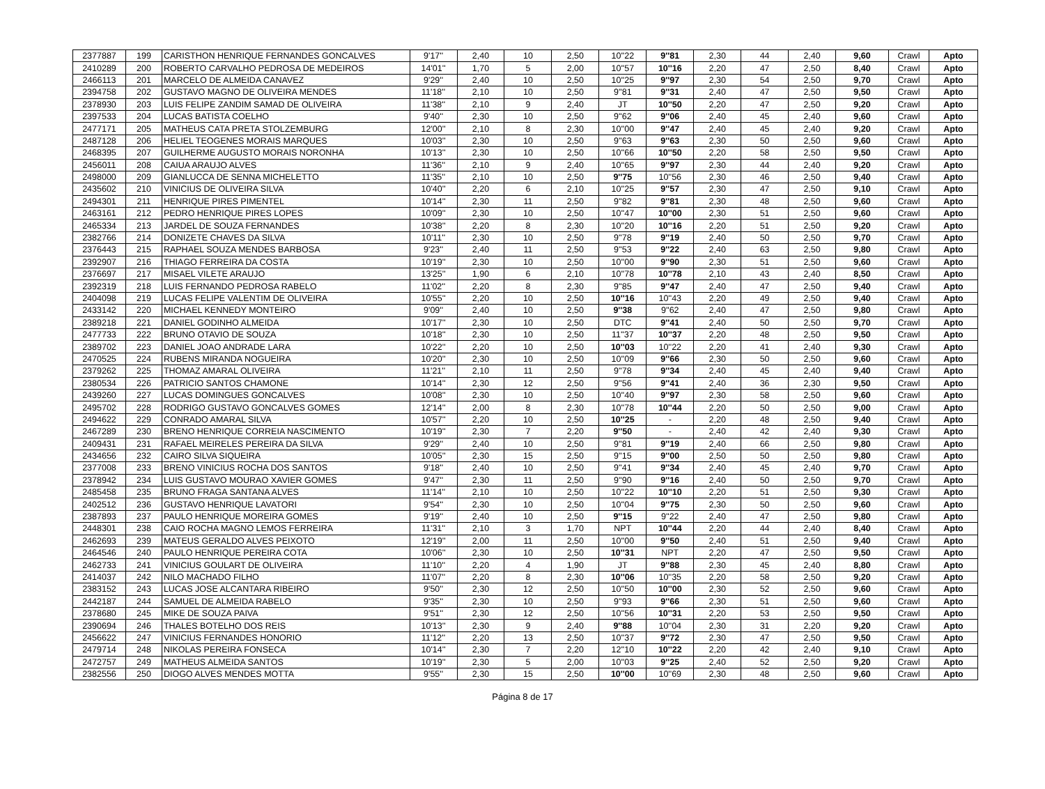| 2377887 | 199 | CARISTHON HENRIQUE FERNANDES GONCALVES | 9'17'' | 2,40 | 10 | 2,50 | 10''22 | 9''81 | 2,30 | 44 | 2,40 | 9,60 | Crawl | Apto |
| 2410289 | 200 | ROBERTO CARVALHO PEDROSA DE MEDEIROS | 14'01'' | 1,70 | 5 | 2,00 | 10''57 | 10''16 | 2,20 | 47 | 2,50 | 8,40 | Crawl | Apto |
| 2466113 | 201 | MARCELO DE ALMEIDA CANAVEZ | 9'29'' | 2,40 | 10 | 2,50 | 10''25 | 9''97 | 2,30 | 54 | 2,50 | 9,70 | Crawl | Apto |
| 2394758 | 202 | GUSTAVO MAGNO DE OLIVEIRA MENDES | 11'18'' | 2,10 | 10 | 2,50 | 9''81 | 9''31 | 2,40 | 47 | 2,50 | 9,50 | Crawl | Apto |
| 2378930 | 203 | LUIS FELIPE ZANDIM SAMAD DE OLIVEIRA | 11'38'' | 2,10 | 9 | 2,40 | JT | 10''50 | 2,20 | 47 | 2,50 | 9,20 | Crawl | Apto |
| 2397533 | 204 | LUCAS BATISTA COELHO | 9'40'' | 2,30 | 10 | 2,50 | 9''62 | 9''06 | 2,40 | 45 | 2,40 | 9,60 | Crawl | Apto |
| 2477171 | 205 | MATHEUS CATA PRETA STOLZEMBURG | 12'00'' | 2,10 | 8 | 2,30 | 10''00 | 9''47 | 2,40 | 45 | 2,40 | 9,20 | Crawl | Apto |
| 2487128 | 206 | HELIEL TEOGENES MORAIS MARQUES | 10'03'' | 2,30 | 10 | 2,50 | 9''63 | 9''63 | 2,30 | 50 | 2,50 | 9,60 | Crawl | Apto |
| 2468395 | 207 | GUILHERME AUGUSTO MORAIS NORONHA | 10'13'' | 2,30 | 10 | 2,50 | 10''66 | 10''50 | 2,20 | 58 | 2,50 | 9,50 | Crawl | Apto |
| 2456011 | 208 | CAIUA ARAUJO ALVES | 11'36'' | 2,10 | 9 | 2,40 | 10''65 | 9''97 | 2,30 | 44 | 2,40 | 9,20 | Crawl | Apto |
| 2498000 | 209 | GIANLUCCA DE SENNA MICHELETTO | 11'35'' | 2,10 | 10 | 2,50 | 9''75 | 10''56 | 2,30 | 46 | 2,50 | 9,40 | Crawl | Apto |
| 2435602 | 210 | VINICIUS DE OLIVEIRA SILVA | 10'40'' | 2,20 | 6 | 2,10 | 10''25 | 9''57 | 2,30 | 47 | 2,50 | 9,10 | Crawl | Apto |
| 2494301 | 211 | HENRIQUE PIRES PIMENTEL | 10'14'' | 2,30 | 11 | 2,50 | 9''82 | 9''81 | 2,30 | 48 | 2,50 | 9,60 | Crawl | Apto |
| 2463161 | 212 | PEDRO HENRIQUE PIRES LOPES | 10'09'' | 2,30 | 10 | 2,50 | 10''47 | 10''00 | 2,30 | 51 | 2,50 | 9,60 | Crawl | Apto |
| 2465334 | 213 | JARDEL DE SOUZA FERNANDES | 10'38'' | 2,20 | 8 | 2,30 | 10''20 | 10''16 | 2,20 | 51 | 2,50 | 9,20 | Crawl | Apto |
| 2382766 | 214 | DONIZETE CHAVES DA SILVA | 10'11'' | 2,30 | 10 | 2,50 | 9''78 | 9''19 | 2,40 | 50 | 2,50 | 9,70 | Crawl | Apto |
| 2376443 | 215 | RAPHAEL SOUZA MENDES BARBOSA | 9'23'' | 2,40 | 11 | 2,50 | 9''53 | 9''22 | 2,40 | 63 | 2,50 | 9,80 | Crawl | Apto |
| 2392907 | 216 | THIAGO FERREIRA DA COSTA | 10'19'' | 2,30 | 10 | 2,50 | 10''00 | 9''90 | 2,30 | 51 | 2,50 | 9,60 | Crawl | Apto |
| 2376697 | 217 | MISAEL VILETE ARAUJO | 13'25'' | 1,90 | 6 | 2,10 | 10''78 | 10''78 | 2,10 | 43 | 2,40 | 8,50 | Crawl | Apto |
| 2392319 | 218 | LUIS FERNANDO PEDROSA RABELO | 11'02'' | 2,20 | 8 | 2,30 | 9''85 | 9''47 | 2,40 | 47 | 2,50 | 9,40 | Crawl | Apto |
| 2404098 | 219 | LUCAS FELIPE VALENTIM DE OLIVEIRA | 10'55'' | 2,20 | 10 | 2,50 | 10''16 | 10''43 | 2,20 | 49 | 2,50 | 9,40 | Crawl | Apto |
| 2433142 | 220 | MICHAEL KENNEDY MONTEIRO | 9'09'' | 2,40 | 10 | 2,50 | 9''38 | 9''62 | 2,40 | 47 | 2,50 | 9,80 | Crawl | Apto |
| 2389218 | 221 | DANIEL GODINHO ALMEIDA | 10'17'' | 2,30 | 10 | 2,50 | DTC | 9''41 | 2,40 | 50 | 2,50 | 9,70 | Crawl | Apto |
| 2477733 | 222 | BRUNO OTAVIO DE SOUZA | 10'18'' | 2,30 | 10 | 2,50 | 11''37 | 10''37 | 2,20 | 48 | 2,50 | 9,50 | Crawl | Apto |
| 2389702 | 223 | DANIEL JOAO ANDRADE LARA | 10'22'' | 2,20 | 10 | 2,50 | 10''03 | 10''22 | 2,20 | 41 | 2,40 | 9,30 | Crawl | Apto |
| 2470525 | 224 | RUBENS MIRANDA NOGUEIRA | 10'20'' | 2,30 | 10 | 2,50 | 10''09 | 9''66 | 2,30 | 50 | 2,50 | 9,60 | Crawl | Apto |
| 2379262 | 225 | THOMAZ AMARAL OLIVEIRA | 11'21'' | 2,10 | 11 | 2,50 | 9''78 | 9''34 | 2,40 | 45 | 2,40 | 9,40 | Crawl | Apto |
| 2380534 | 226 | PATRICIO SANTOS CHAMONE | 10'14'' | 2,30 | 12 | 2,50 | 9''56 | 9''41 | 2,40 | 36 | 2,30 | 9,50 | Crawl | Apto |
| 2439260 | 227 | LUCAS DOMINGUES GONCALVES | 10'08'' | 2,30 | 10 | 2,50 | 10''40 | 9''97 | 2,30 | 58 | 2,50 | 9,60 | Crawl | Apto |
| 2495702 | 228 | RODRIGO GUSTAVO GONCALVES GOMES | 12'14'' | 2,00 | 8 | 2,30 | 10''78 | 10''44 | 2,20 | 50 | 2,50 | 9,00 | Crawl | Apto |
| 2494622 | 229 | CONRADO AMARAL SILVA | 10'57'' | 2,20 | 10 | 2,50 | 10''25 | - | 2,20 | 48 | 2,50 | 9,40 | Crawl | Apto |
| 2467289 | 230 | BRENO HENRIQUE CORREIA NASCIMENTO | 10'19'' | 2,30 | 7 | 2,20 | 9''50 | - | 2,40 | 42 | 2,40 | 9,30 | Crawl | Apto |
| 2409431 | 231 | RAFAEL MEIRELES PEREIRA DA SILVA | 9'29'' | 2,40 | 10 | 2,50 | 9''81 | 9''19 | 2,40 | 66 | 2,50 | 9,80 | Crawl | Apto |
| 2434656 | 232 | CAIRO SILVA SIQUEIRA | 10'05'' | 2,30 | 15 | 2,50 | 9''15 | 9''00 | 2,50 | 50 | 2,50 | 9,80 | Crawl | Apto |
| 2377008 | 233 | BRENO VINICIUS ROCHA DOS SANTOS | 9'18'' | 2,40 | 10 | 2,50 | 9''41 | 9''34 | 2,40 | 45 | 2,40 | 9,70 | Crawl | Apto |
| 2378942 | 234 | LUIS GUSTAVO MOURAO XAVIER GOMES | 9'47'' | 2,30 | 11 | 2,50 | 9''90 | 9''16 | 2,40 | 50 | 2,50 | 9,70 | Crawl | Apto |
| 2485458 | 235 | BRUNO FRAGA SANTANA ALVES | 11'14'' | 2,10 | 10 | 2,50 | 10''22 | 10''10 | 2,20 | 51 | 2,50 | 9,30 | Crawl | Apto |
| 2402512 | 236 | GUSTAVO HENRIQUE LAVATORI | 9'54'' | 2,30 | 10 | 2,50 | 10''04 | 9''75 | 2,30 | 50 | 2,50 | 9,60 | Crawl | Apto |
| 2387893 | 237 | PAULO HENRIQUE MOREIRA GOMES | 9'19'' | 2,40 | 10 | 2,50 | 9''15 | 9''22 | 2,40 | 47 | 2,50 | 9,80 | Crawl | Apto |
| 2448301 | 238 | CAIO ROCHA MAGNO LEMOS FERREIRA | 11'31'' | 2,10 | 3 | 1,70 | NPT | 10''44 | 2,20 | 44 | 2,40 | 8,40 | Crawl | Apto |
| 2462693 | 239 | MATEUS GERALDO ALVES PEIXOTO | 12'19'' | 2,00 | 11 | 2,50 | 10''00 | 9''50 | 2,40 | 51 | 2,50 | 9,40 | Crawl | Apto |
| 2464546 | 240 | PAULO HENRIQUE PEREIRA COTA | 10'06'' | 2,30 | 10 | 2,50 | 10''31 | NPT | 2,20 | 47 | 2,50 | 9,50 | Crawl | Apto |
| 2462733 | 241 | VINICIUS GOULART DE OLIVEIRA | 11'10'' | 2,20 | 4 | 1,90 | JT | 9''88 | 2,30 | 45 | 2,40 | 8,80 | Crawl | Apto |
| 2414037 | 242 | NILO MACHADO FILHO | 11'07'' | 2,20 | 8 | 2,30 | 10''06 | 10''35 | 2,20 | 58 | 2,50 | 9,20 | Crawl | Apto |
| 2383152 | 243 | LUCAS JOSE ALCANTARA RIBEIRO | 9'50'' | 2,30 | 12 | 2,50 | 10''50 | 10''00 | 2,30 | 52 | 2,50 | 9,60 | Crawl | Apto |
| 2442187 | 244 | SAMUEL DE ALMEIDA RABELO | 9'35'' | 2,30 | 10 | 2,50 | 9''93 | 9''66 | 2,30 | 51 | 2,50 | 9,60 | Crawl | Apto |
| 2378680 | 245 | MIKE DE SOUZA PAIVA | 9'51'' | 2,30 | 12 | 2,50 | 10''56 | 10''31 | 2,20 | 53 | 2,50 | 9,50 | Crawl | Apto |
| 2390694 | 246 | THALES BOTELHO DOS REIS | 10'13'' | 2,30 | 9 | 2,40 | 9''88 | 10''04 | 2,30 | 31 | 2,20 | 9,20 | Crawl | Apto |
| 2456622 | 247 | VINICIUS FERNANDES HONORIO | 11'12'' | 2,20 | 13 | 2,50 | 10''37 | 9''72 | 2,30 | 47 | 2,50 | 9,50 | Crawl | Apto |
| 2479714 | 248 | NIKOLAS PEREIRA FONSECA | 10'14'' | 2,30 | 7 | 2,20 | 12''10 | 10''22 | 2,20 | 42 | 2,40 | 9,10 | Crawl | Apto |
| 2472757 | 249 | MATHEUS ALMEIDA SANTOS | 10'19'' | 2,30 | 5 | 2,00 | 10''03 | 9''25 | 2,40 | 52 | 2,50 | 9,20 | Crawl | Apto |
| 2382556 | 250 | DIOGO ALVES MENDES MOTTA | 9'55'' | 2,30 | 15 | 2,50 | 10''00 | 10''69 | 2,30 | 48 | 2,50 | 9,60 | Crawl | Apto |
Página 8 de 17